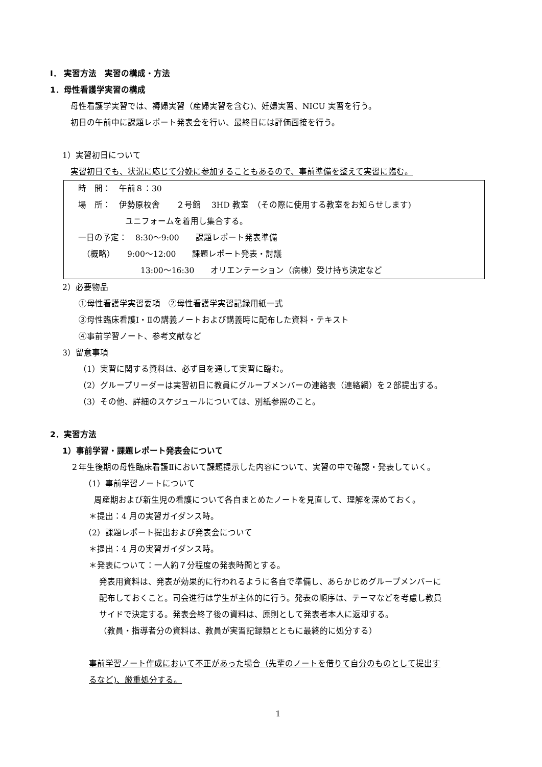Ⅰ． 実習方法　実習の構成・方法
1．母性看護学実習の構成
母性看護学実習では、褥婦実習（産婦実習を含む)、妊婦実習、NICU 実習を行う。
初日の午前中に課題レポート発表会を行い、最終日には評価面接を行う。
1）実習初日について
実習初日でも、状況に応じて分娩に参加することもあるので、事前準備を整えて実習に臨む。
時　間：　午前８：30
場　所：　伊勢原校舎　　２号館　 3HD 教室　（その際に使用する教室をお知らせします)
ユニフォームを着用し集合する。
一日の予定：　8:30～9:00　　課題レポート発表準備
　（概略）　　9:00～12:00　　課題レポート発表・討議
13:00～16:30　　オリエンテーション（病棟）受け持ち決定など
2）必要物品
①母性看護学実習要項　②母性看護学実習記録用紙一式
③母性臨床看護Ⅰ・Ⅱの講義ノートおよび講義時に配布した資料・テキスト
④事前学習ノート、参考文献など
3）留意事項
（1）実習に関する資料は、必ず目を通して実習に臨む。
（2）グループリーダーは実習初日に教員にグループメンバーの連絡表（連絡網）を２部提出する。
（3）その他、詳細のスケジュールについては、別紙参照のこと。
2．実習方法
1）事前学習・課題レポート発表会について
２年生後期の母性臨床看護Ⅱにおいて課題提示した内容について、実習の中で確認・発表していく。
（1）事前学習ノートについて
周産期および新生児の看護について各自まとめたノートを見直して、理解を深めておく。
＊提出：4 月の実習ガイダンス時。
（2）課題レポート提出および発表会について
＊提出：4 月の実習ガイダンス時。
＊発表について：一人約７分程度の発表時間とする。
発表用資料は、発表が効果的に行われるように各自で準備し、あらかじめグループメンバーに
配布しておくこと。司会進行は学生が主体的に行う。発表の順序は、テーマなどを考慮し教員
サイドで決定する。発表会終了後の資料は、原則として発表者本人に返却する。
（教員・指導者分の資料は、教員が実習記録類とともに最終的に処分する）
事前学習ノート作成において不正があった場合（先輩のノートを借りて自分のものとして提出す
るなど)、厳重処分する。
1